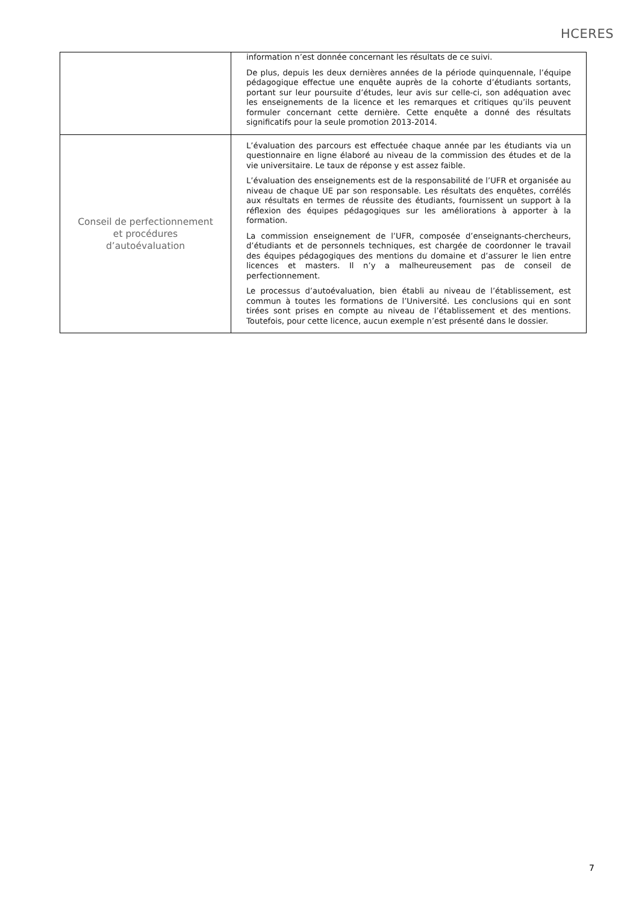HCERES
| | information n’est donnée concernant les résultats de ce suivi. De plus, depuis les deux dernières années de la période quinquennale, l’équipe pédagogique effectue une enquête auprès de la cohorte d’étudiants sortants, portant sur leur poursuite d’études, leur avis sur celle-ci, son adéquation avec les enseignements de la licence et les remarques et critiques qu’ils peuvent formuler concernant cette dernière. Cette enquête a donné des résultats significatifs pour la seule promotion 2013-2014. |
| Conseil de perfectionnement et procédures d’autoévaluation | L’évaluation des parcours est effectuée chaque année par les étudiants via un questionnaire en ligne élaboré au niveau de la commission des études et de la vie universitaire. Le taux de réponse y est assez faible. L’évaluation des enseignements est de la responsabilité de l’UFR et organisée au niveau de chaque UE par son responsable. Les résultats des enquêtes, corrélés aux résultats en termes de réussite des étudiants, fournissent un support à la réflexion des équipes pédagogiques sur les améliorations à apporter à la formation. La commission enseignement de l’UFR, composée d’enseignants-chercheurs, d’étudiants et de personnels techniques, est chargée de coordonner le travail des équipes pédagogiques des mentions du domaine et d’assurer le lien entre licences et masters. Il n’y a malheureusement pas de conseil de perfectionnement. Le processus d’autoévaluation, bien établi au niveau de l’établissement, est commun à toutes les formations de l’Université. Les conclusions qui en sont tirées sont prises en compte au niveau de l’établissement et des mentions. Toutefois, pour cette licence, aucun exemple n’est présenté dans le dossier. |
7